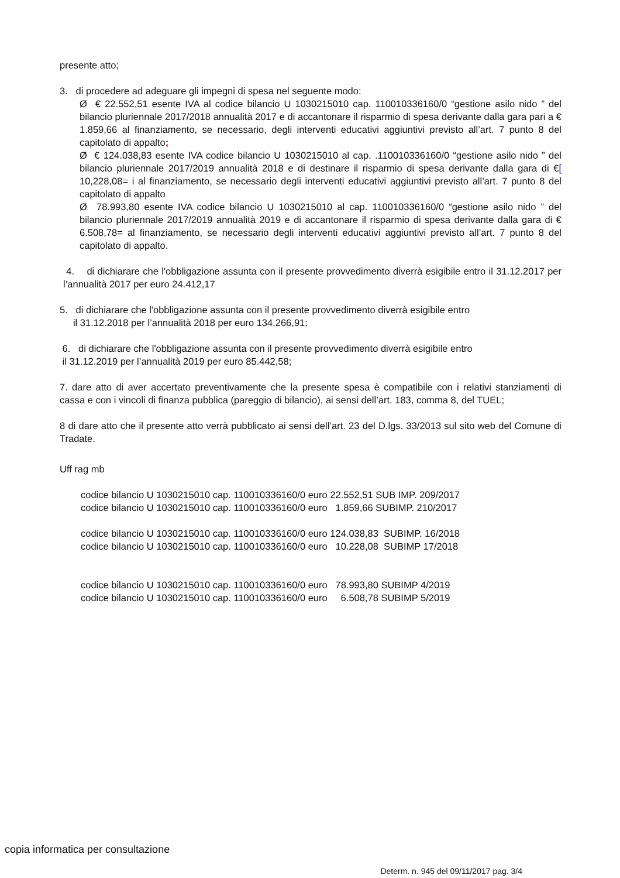presente atto;
3. di procedere ad adeguare gli impegni di spesa nel seguente modo:
Ø € 22.552,51 esente IVA al codice bilancio U 1030215010 cap. 110010336160/0 “gestione asilo nido ” del bilancio pluriennale 2017/2018 annualità 2017 e di accantonare il risparmio di spesa derivante dalla gara pari a € 1.859,66 al finanziamento, se necessario, degli interventi educativi aggiuntivi previsto all’art. 7 punto 8 del capitolato di appalto;
Ø € 124.038,83 esente IVA codice bilancio U 1030215010 al cap. .110010336160/0 “gestione asilo nido ” del bilancio pluriennale 2017/2019 annualità 2018 e di destinare il risparmio di spesa derivante dalla gara di €[ 10,228,08= i al finanziamento, se necessario degli interventi educativi aggiuntivi previsto all’art. 7 punto 8 del capitolato di appalto
Ø 78.993,80 esente IVA codice bilancio U 1030215010 al cap. 110010336160/0 “gestione asilo nido ” del bilancio pluriennale 2017/2019 annualità 2019 e di accantonare il risparmio di spesa derivante dalla gara di € 6.508,78= al finanziamento, se necessario degli interventi educativi aggiuntivi previsto all’art. 7 punto 8 del capitolato di appalto.
4. di dichiarare che l'obbligazione assunta con il presente provvedimento diverrà esigibile entro il 31.12.2017 per l’annualità 2017 per euro 24.412,17
5. di dichiarare che l'obbligazione assunta con il presente provvedimento diverrà esigibile entro
il 31.12.2018 per l’annualità 2018 per euro 134.266,91;
6. di dichiarare che l'obbligazione assunta con il presente provvedimento diverrà esigibile entro
il 31.12.2019 per l’annualità 2019 per euro 85.442,58;
7. dare atto di aver accertato preventivamente che la presente spesa è compatibile con i relativi stanziamenti di cassa e con i vincoli di finanza pubblica (pareggio di bilancio), ai sensi dell’art. 183, comma 8, del TUEL;
8 di dare atto che il presente atto verrà pubblicato ai sensi dell’art. 23 del D.lgs. 33/2013 sul sito web del Comune di Tradate.
Uff rag mb
codice bilancio U 1030215010 cap. 110010336160/0 euro 22.552,51 SUB IMP. 209/2017
codice bilancio U 1030215010 cap. 110010336160/0 euro 1.859,66 SUBIMP. 210/2017
codice bilancio U 1030215010 cap. 110010336160/0 euro 124.038,83 SUBIMP. 16/2018
codice bilancio U 1030215010 cap. 110010336160/0 euro 10.228,08 SUBIMP 17/2018
codice bilancio U 1030215010 cap. 110010336160/0 euro 78.993,80 SUBIMP 4/2019
codice bilancio U 1030215010 cap. 110010336160/0 euro 6.508,78 SUBIMP 5/2019
Determ. n. 945 del 09/11/2017 pag. 3/4
copia informatica per consultazione